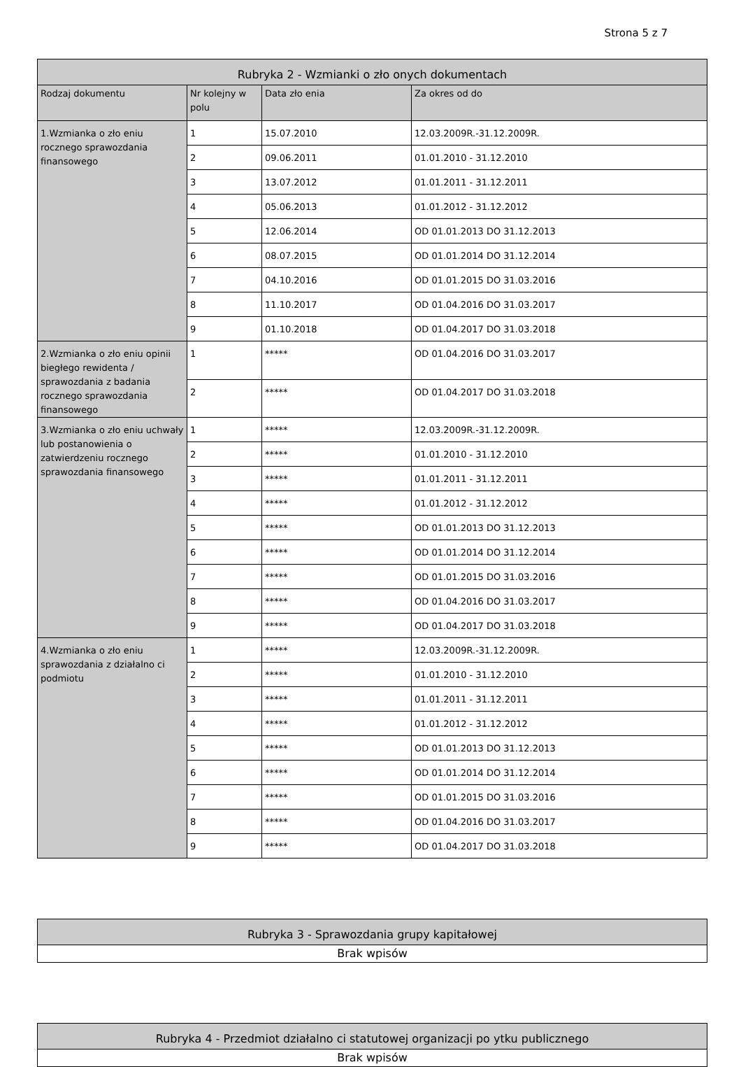Strona 5 z 7
| Rubryka 2 - Wzmianki o zło onych dokumentach | | | |
| --- | --- | --- | --- |
| Rodzaj dokumentu | Nr kolejny w polu | Data zło enia | Za okres od do |
| 1.Wzmianka o zło eniu rocznego sprawozdania finansowego | 1 | 15.07.2010 | 12.03.2009R.-31.12.2009R. |
| | 2 | 09.06.2011 | 01.01.2010 - 31.12.2010 |
| | 3 | 13.07.2012 | 01.01.2011 - 31.12.2011 |
| | 4 | 05.06.2013 | 01.01.2012 - 31.12.2012 |
| | 5 | 12.06.2014 | OD 01.01.2013 DO 31.12.2013 |
| | 6 | 08.07.2015 | OD 01.01.2014 DO 31.12.2014 |
| | 7 | 04.10.2016 | OD 01.01.2015 DO 31.03.2016 |
| | 8 | 11.10.2017 | OD 01.04.2016 DO 31.03.2017 |
| | 9 | 01.10.2018 | OD 01.04.2017 DO 31.03.2018 |
| 2.Wzmianka o zło eniu opinii biegłego rewidenta / sprawozdania z badania rocznego sprawozdania finansowego | 1 | ***** | OD 01.04.2016 DO 31.03.2017 |
| | 2 | ***** | OD 01.04.2017 DO 31.03.2018 |
| 3.Wzmianka o zło eniu uchwały lub postanowienia o zatwierdzeniu rocznego sprawozdania finansowego | 1 | ***** | 12.03.2009R.-31.12.2009R. |
| | 2 | ***** | 01.01.2010 - 31.12.2010 |
| | 3 | ***** | 01.01.2011 - 31.12.2011 |
| | 4 | ***** | 01.01.2012 - 31.12.2012 |
| | 5 | ***** | OD 01.01.2013 DO 31.12.2013 |
| | 6 | ***** | OD 01.01.2014 DO 31.12.2014 |
| | 7 | ***** | OD 01.01.2015 DO 31.03.2016 |
| | 8 | ***** | OD 01.04.2016 DO 31.03.2017 |
| | 9 | ***** | OD 01.04.2017 DO 31.03.2018 |
| 4.Wzmianka o zło eniu sprawozdania z działalno ci podmiotu | 1 | ***** | 12.03.2009R.-31.12.2009R. |
| | 2 | ***** | 01.01.2010 - 31.12.2010 |
| | 3 | ***** | 01.01.2011 - 31.12.2011 |
| | 4 | ***** | 01.01.2012 - 31.12.2012 |
| | 5 | ***** | OD 01.01.2013 DO 31.12.2013 |
| | 6 | ***** | OD 01.01.2014 DO 31.12.2014 |
| | 7 | ***** | OD 01.01.2015 DO 31.03.2016 |
| | 8 | ***** | OD 01.04.2016 DO 31.03.2017 |
| | 9 | ***** | OD 01.04.2017 DO 31.03.2018 |
| Rubryka 3 - Sprawozdania grupy kapitałowej |
| --- |
| Brak wpisów |
| Rubryka 4 - Przedmiot działalno ci statutowej organizacji po ytku publicznego |
| --- |
| Brak wpisów |